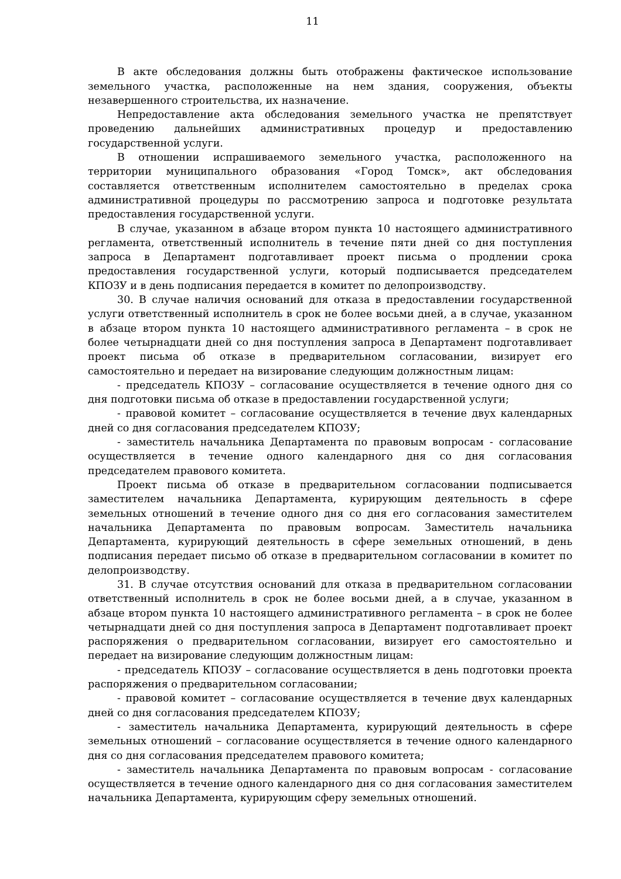11
В акте обследования должны быть отображены фактическое использование земельного участка, расположенные на нем здания, сооружения, объекты незавершенного строительства, их назначение.
Непредоставление акта обследования земельного участка не препятствует проведению дальнейших административных процедур и предоставлению государственной услуги.
В отношении испрашиваемого земельного участка, расположенного на территории муниципального образования «Город Томск», акт обследования составляется ответственным исполнителем самостоятельно в пределах срока административной процедуры по рассмотрению запроса и подготовке результата предоставления государственной услуги.
В случае, указанном в абзаце втором пункта 10 настоящего административного регламента, ответственный исполнитель в течение пяти дней со дня поступления запроса в Департамент подготавливает проект письма о продлении срока предоставления государственной услуги, который подписывается председателем КПОЗУ и в день подписания передается в комитет по делопроизводству.
30. В случае наличия оснований для отказа в предоставлении государственной услуги ответственный исполнитель в срок не более восьми дней, а в случае, указанном в абзаце втором пункта 10 настоящего административного регламента – в срок не более четырнадцати дней со дня поступления запроса в Департамент подготавливает проект письма об отказе в предварительном согласовании, визирует его самостоятельно и передает на визирование следующим должностным лицам:
- председатель КПОЗУ – согласование осуществляется в течение одного дня со дня подготовки письма об отказе в предоставлении государственной услуги;
- правовой комитет – согласование осуществляется в течение двух календарных дней со дня согласования председателем КПОЗУ;
- заместитель начальника Департамента по правовым вопросам - согласование осуществляется в течение одного календарного дня со дня согласования председателем правового комитета.
Проект письма об отказе в предварительном согласовании подписывается заместителем начальника Департамента, курирующим деятельность в сфере земельных отношений в течение одного дня со дня его согласования заместителем начальника Департамента по правовым вопросам. Заместитель начальника Департамента, курирующий деятельность в сфере земельных отношений, в день подписания передает письмо об отказе в предварительном согласовании в комитет по делопроизводству.
31. В случае отсутствия оснований для отказа в предварительном согласовании ответственный исполнитель в срок не более восьми дней, а в случае, указанном в абзаце втором пункта 10 настоящего административного регламента – в срок не более четырнадцати дней со дня поступления запроса в Департамент подготавливает проект распоряжения о предварительном согласовании, визирует его самостоятельно и передает на визирование следующим должностным лицам:
- председатель КПОЗУ – согласование осуществляется в день подготовки проекта распоряжения о предварительном согласовании;
- правовой комитет – согласование осуществляется в течение двух календарных дней со дня согласования председателем КПОЗУ;
- заместитель начальника Департамента, курирующий деятельность в сфере земельных отношений – согласование осуществляется в течение одного календарного дня со дня согласования председателем правового комитета;
- заместитель начальника Департамента по правовым вопросам - согласование осуществляется в течение одного календарного дня со дня согласования заместителем начальника Департамента, курирующим сферу земельных отношений.